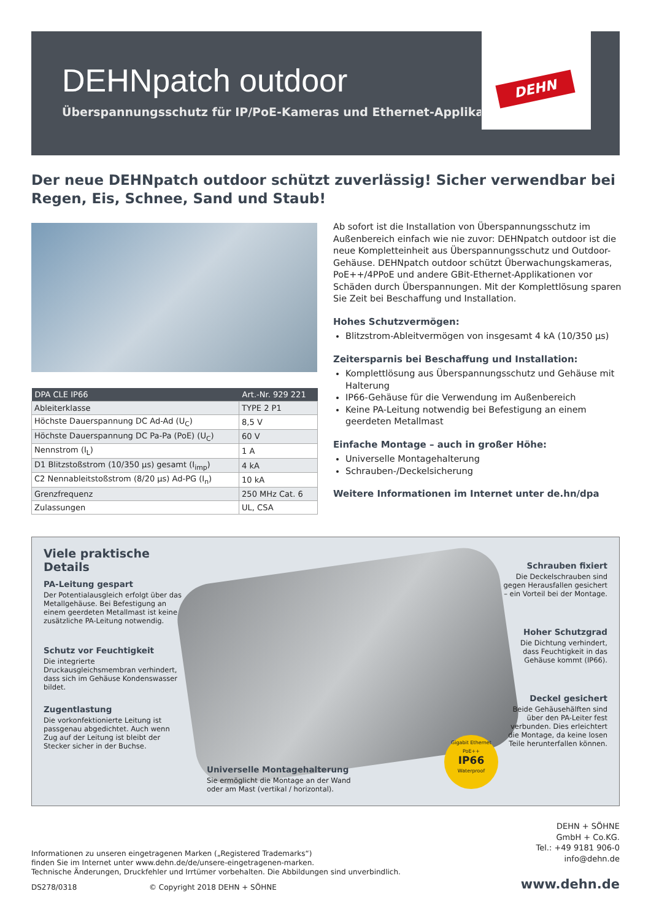DEHNpatch outdoor
Überspannungsschutz für IP/PoE-Kameras und Ethernet-Applikationen
DEHN
Der neue DEHNpatch outdoor schützt zuverlässig! Sicher verwendbar bei Regen, Eis, Schnee, Sand und Staub!
| DPA CLE IP66 | Art.-Nr. 929 221 |
| --- | --- |
| Ableiterklasse | TYPE 2 P1 |
| Höchste Dauerspannung DC Ad-Ad (U<sub>C</sub>) | 8,5 V |
| Höchste Dauerspannung DC Pa-Pa (PoE) (U<sub>C</sub>) | 60 V |
| Nennstrom (I<sub>L</sub>) | 1 A |
| D1 Blitzstoßstrom (10/350 µs) gesamt (I<sub>imp</sub>) | 4 kA |
| C2 Nennableitstoßstrom (8/20 µs) Ad-PG (I<sub>n</sub>) | 10 kA |
| Grenzfrequenz | 250 MHz Cat. 6 |
| Zulassungen | UL, CSA |
Ab sofort ist die Installation von Überspannungsschutz im Außenbereich einfach wie nie zuvor: DEHNpatch outdoor ist die neue Kompletteinheit aus Überspannungsschutz und Outdoor-Gehäuse. DEHNpatch outdoor schützt Überwachungskameras, PoE++/4PPoE und andere GBit-Ethernet-Applikationen vor Schäden durch Überspannungen. Mit der Komplettlösung sparen Sie Zeit bei Beschaffung und Installation.
Hohes Schutzvermögen:
Blitzstrom-Ableitvermögen von insgesamt 4 kA (10/350 µs)
Zeitersparnis bei Beschaffung und Installation:
Komplettlösung aus Überspannungsschutz und Gehäuse mit Halterung
IP66-Gehäuse für die Verwendung im Außenbereich
Keine PA-Leitung notwendig bei Befestigung an einem geerdeten Metallmast
Einfache Montage – auch in großer Höhe:
Universelle Montagehalterung
Schrauben-/Deckelsicherung
Weitere Informationen im Internet unter de.hn/dpa
Viele praktische Details
PA-Leitung gespart
Der Potentialausgleich erfolgt über das Metallgehäuse. Bei Befestigung an einem geerdeten Metallmast ist keine zusätzliche PA-Leitung notwendig.
Schutz vor Feuchtigkeit
Die integrierte Druckausgleichsmembran verhindert, dass sich im Gehäuse Kondenswasser bildet.
Zugentlastung
Die vorkonfektionierte Leitung ist passgenau abgedichtet. Auch wenn Zug auf der Leitung ist bleibt der Stecker sicher in der Buchse.
Schrauben fixiert
Die Deckelschrauben sind gegen Herausfallen gesichert – ein Vorteil bei der Montage.
Hoher Schutzgrad
Die Dichtung verhindert, dass Feuchtigkeit in das Gehäuse kommt (IP66).
Deckel gesichert
Beide Gehäusehälften sind über den PA-Leiter fest verbunden. Dies erleichtert die Montage, da keine losen Teile herunterfallen können.
Universelle Montagehalterung
Sie ermöglicht die Montage an der Wand oder am Mast (vertikal / horizontal).
Gigabit Ethernet PoE++
IP66
Waterproof
Informationen zu unseren eingetragenen Marken („Registered Trademarks“)
finden Sie im Internet unter www.dehn.de/de/unsere-eingetragenen-marken.
Technische Änderungen, Druckfehler und Irrtümer vorbehalten. Die Abbildungen sind unverbindlich.
DS278/0318 © Copyright 2018 DEHN + SÖHNE
DEHN + SÖHNE
GmbH + Co.KG.
Tel.: +49 9181 906-0
info@dehn.de
www.dehn.de